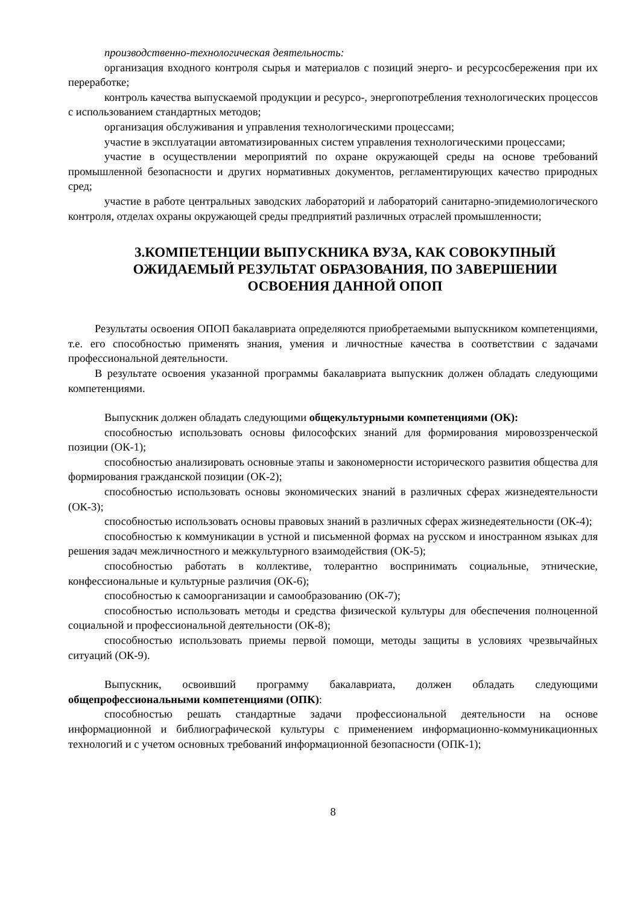производственно-технологическая деятельность:
организация входного контроля сырья и материалов с позиций энерго- и ресурсосбережения при их переработке;
контроль качества выпускаемой продукции и ресурсо-, энергопотребления технологических процессов с использованием стандартных методов;
организация обслуживания и управления технологическими процессами;
участие в эксплуатации автоматизированных систем управления технологическими процессами;
участие в осуществлении мероприятий по охране окружающей среды на основе требований промышленной безопасности и других нормативных документов, регламентирующих качество природных сред;
участие в работе центральных заводских лабораторий и лабораторий санитарно-эпидемиологического контроля, отделах охраны окружающей среды предприятий различных отраслей промышленности;
3.КОМПЕТЕНЦИИ ВЫПУСКНИКА ВУЗА, КАК СОВОКУПНЫЙ ОЖИДАЕМЫЙ РЕЗУЛЬТАТ ОБРАЗОВАНИЯ, ПО ЗАВЕРШЕНИИ ОСВОЕНИЯ ДАННОЙ ОПОП
Результаты освоения ОПОП бакалавриата определяются приобретаемыми выпускником компетенциями, т.е. его способностью применять знания, умения и личностные качества в соответствии с задачами профессиональной деятельности.
В результате освоения указанной программы бакалавриата выпускник должен обладать следующими компетенциями.
Выпускник должен обладать следующими общекультурными компетенциями (ОК):
способностью использовать основы философских знаний для формирования мировоззренческой позиции (ОК-1);
способностью анализировать основные этапы и закономерности исторического развития общества для формирования гражданской позиции (ОК-2);
способностью использовать основы экономических знаний в различных сферах жизнедеятельности (ОК-3);
способностью использовать основы правовых знаний в различных сферах жизнедеятельности (ОК-4);
способностью к коммуникации в устной и письменной формах на русском и иностранном языках для решения задач межличностного и межкультурного взаимодействия (ОК-5);
способностью работать в коллективе, толерантно воспринимать социальные, этнические, конфессиональные и культурные различия (ОК-6);
способностью к самоорганизации и самообразованию (ОК-7);
способностью использовать методы и средства физической культуры для обеспечения полноценной социальной и профессиональной деятельности (ОК-8);
способностью использовать приемы первой помощи, методы защиты в условиях чрезвычайных ситуаций (ОК-9).
Выпускник, освоивший программу бакалавриата, должен обладать следующими общепрофессиональными компетенциями (ОПК):
способностью решать стандартные задачи профессиональной деятельности на основе информационной и библиографической культуры с применением информационно-коммуникационных технологий и с учетом основных требований информационной безопасности (ОПК-1);
8